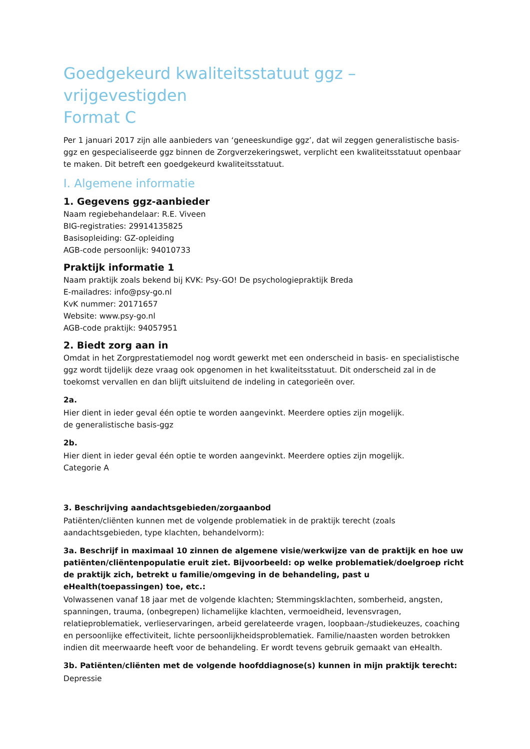Goedgekeurd kwaliteitsstatuut ggz – vrijgevestigden
Format C
Per 1 januari 2017 zijn alle aanbieders van ‘geneeskundige ggz’, dat wil zeggen generalistische basis-ggz en gespecialiseerde ggz binnen de Zorgverzekeringswet, verplicht een kwaliteitsstatuut openbaar te maken. Dit betreft een goedgekeurd kwaliteitsstatuut.
I. Algemene informatie
1. Gegevens ggz-aanbieder
Naam regiebehandelaar: R.E. Viveen
BIG-registraties: 29914135825
Basisopleiding: GZ-opleiding
AGB-code persoonlijk: 94010733
Praktijk informatie 1
Naam praktijk zoals bekend bij KVK: Psy-GO! De psychologiepraktijk Breda
E-mailadres: info@psy-go.nl
KvK nummer: 20171657
Website: www.psy-go.nl
AGB-code praktijk: 94057951
2. Biedt zorg aan in
Omdat in het Zorgprestatiemodel nog wordt gewerkt met een onderscheid in basis- en specialistische ggz wordt tijdelijk deze vraag ook opgenomen in het kwaliteitsstatuut. Dit onderscheid zal in de toekomst vervallen en dan blijft uitsluitend de indeling in categorieën over.
2a.
Hier dient in ieder geval één optie te worden aangevinkt. Meerdere opties zijn mogelijk.
de generalistische basis-ggz
2b.
Hier dient in ieder geval één optie te worden aangevinkt. Meerdere opties zijn mogelijk.
Categorie A
3. Beschrijving aandachtsgebieden/zorgaanbod
Patiënten/cliënten kunnen met de volgende problematiek in de praktijk terecht (zoals aandachtsgebieden, type klachten, behandelvorm):
3a. Beschrijf in maximaal 10 zinnen de algemene visie/werkwijze van de praktijk en hoe uw patiënten/cliëntenpopulatie eruit ziet. Bijvoorbeeld: op welke problematiek/doelgroep richt de praktijk zich, betrekt u familie/omgeving in de behandeling, past u eHealth(toepassingen) toe, etc.:
Volwassenen vanaf 18 jaar met de volgende klachten; Stemmingsklachten, somberheid, angsten, spanningen, trauma, (onbegrepen) lichamelijke klachten, vermoeidheid, levensvragen, relatieproblematiek, verlieservaringen, arbeid gerelateerde vragen, loopbaan-/studiekeuzes, coaching en persoonlijke effectiviteit, lichte persoonlijkheidsproblematiek. Familie/naasten worden betrokken indien dit meerwaarde heeft voor de behandeling. Er wordt tevens gebruik gemaakt van eHealth.
3b. Patiënten/cliënten met de volgende hoofddiagnose(s) kunnen in mijn praktijk terecht:
Depressie